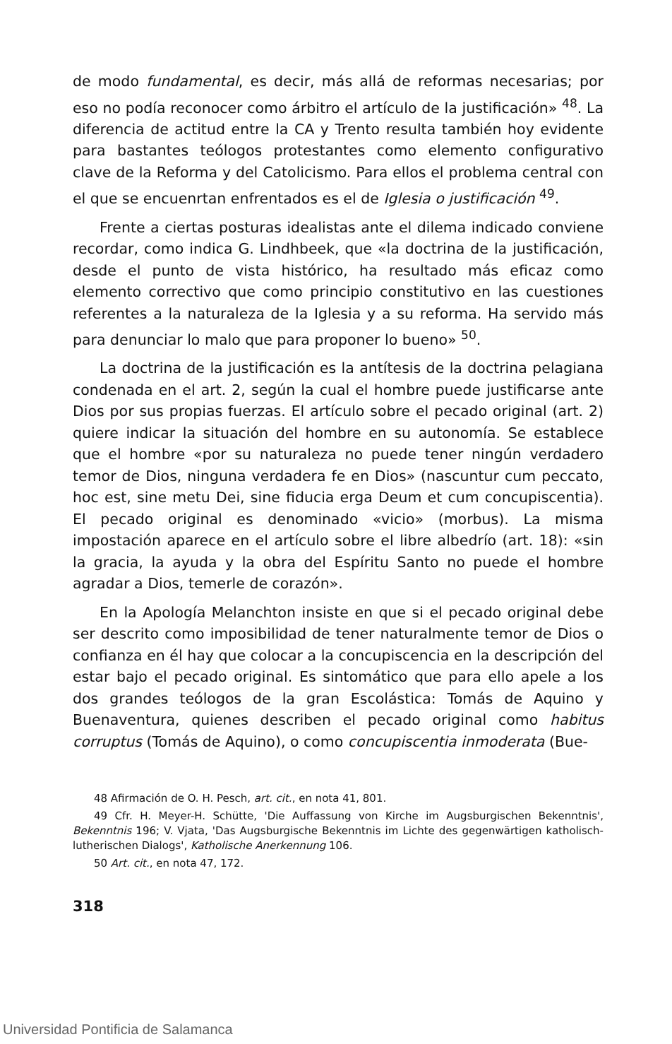de modo fundamental, es decir, más allá de reformas necesarias; por eso no podía reconocer como árbitro el artículo de la justificación» <sup>48</sup>. La diferencia de actitud entre la CA y Trento resulta también hoy evidente para bastantes teólogos protestantes como elemento configurativo clave de la Reforma y del Catolicismo. Para ellos el problema central con el que se encuenrtan enfrentados es el de Iglesia o justificación <sup>49</sup>.
Frente a ciertas posturas idealistas ante el dilema indicado conviene recordar, como indica G. Lindhbeek, que «la doctrina de la justificación, desde el punto de vista histórico, ha resultado más eficaz como elemento correctivo que como principio constitutivo en las cuestiones referentes a la naturaleza de la Iglesia y a su reforma. Ha servido más para denunciar lo malo que para proponer lo bueno» <sup>50</sup>.
La doctrina de la justificación es la antítesis de la doctrina pelagiana condenada en el art. 2, según la cual el hombre puede justificarse ante Dios por sus propias fuerzas. El artículo sobre el pecado original (art. 2) quiere indicar la situación del hombre en su autonomía. Se establece que el hombre «por su naturaleza no puede tener ningún verdadero temor de Dios, ninguna verdadera fe en Dios» (nascuntur cum peccato, hoc est, sine metu Dei, sine fiducia erga Deum et cum concupiscentia). El pecado original es denominado «vicio» (morbus). La misma impostación aparece en el artículo sobre el libre albedrío (art. 18): «sin la gracia, la ayuda y la obra del Espíritu Santo no puede el hombre agradar a Dios, temerle de corazón».
En la Apología Melanchton insiste en que si el pecado original debe ser descrito como imposibilidad de tener naturalmente temor de Dios o confianza en él hay que colocar a la concupiscencia en la descripción del estar bajo el pecado original. Es sintomático que para ello apele a los dos grandes teólogos de la gran Escolástica: Tomás de Aquino y Buenaventura, quienes describen el pecado original como habitus corruptus (Tomás de Aquino), o como concupiscentia inmoderata (Bue-
48 Afirmación de O. H. Pesch, art. cit., en nota 41, 801.
49 Cfr. H. Meyer-H. Schütte, 'Die Auffassung von Kirche im Augsburgischen Bekenntnis', Bekenntnis 196; V. Vjata, 'Das Augsburgische Bekenntnis im Lichte des gegenwärtigen katholisch-lutherischen Dialogs', Katholische Anerkennung 106.
50 Art. cit., en nota 47, 172.
318
Universidad Pontificia de Salamanca